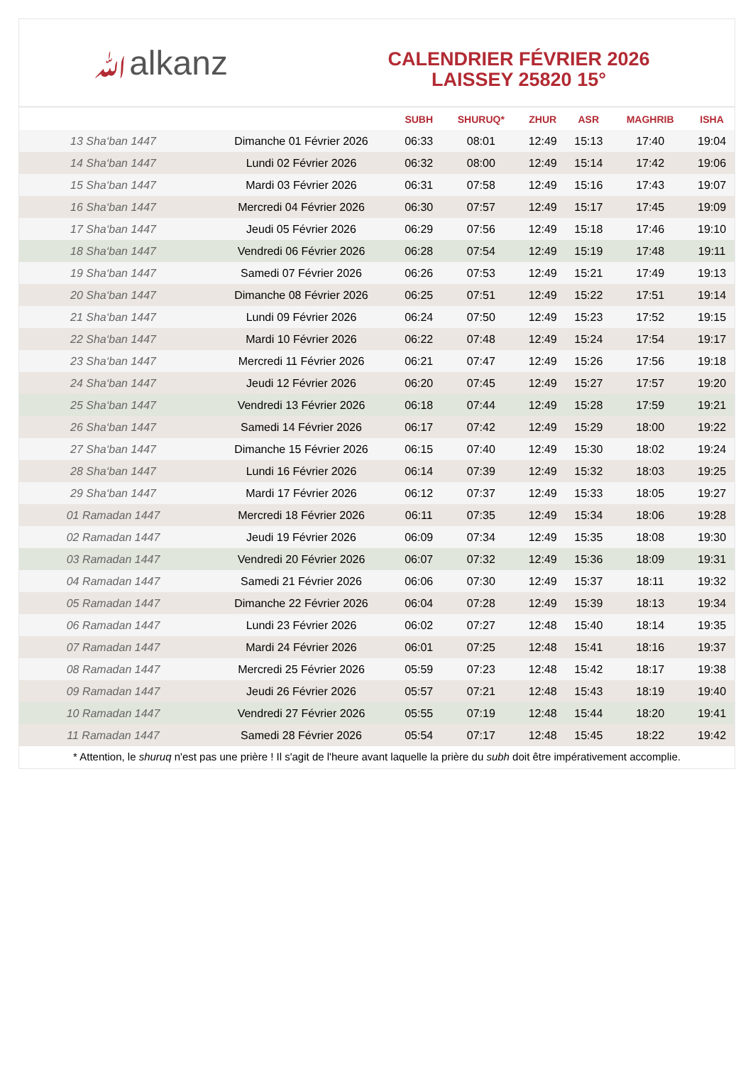ﷲalkanz
CALENDRIER FÉVRIER 2026
LAISSEY 25820 15°
| | | SUBH | SHURUQ* | ZHUR | ASR | MAGHRIB | ISHA |
| --- | --- | --- | --- | --- | --- | --- | --- |
| 13 Sha‘ban 1447 | Dimanche 01 Février 2026 | 06:33 | 08:01 | 12:49 | 15:13 | 17:40 | 19:04 |
| 14 Sha‘ban 1447 | Lundi 02 Février 2026 | 06:32 | 08:00 | 12:49 | 15:14 | 17:42 | 19:06 |
| 15 Sha‘ban 1447 | Mardi 03 Février 2026 | 06:31 | 07:58 | 12:49 | 15:16 | 17:43 | 19:07 |
| 16 Sha‘ban 1447 | Mercredi 04 Février 2026 | 06:30 | 07:57 | 12:49 | 15:17 | 17:45 | 19:09 |
| 17 Sha‘ban 1447 | Jeudi 05 Février 2026 | 06:29 | 07:56 | 12:49 | 15:18 | 17:46 | 19:10 |
| 18 Sha‘ban 1447 | Vendredi 06 Février 2026 | 06:28 | 07:54 | 12:49 | 15:19 | 17:48 | 19:11 |
| 19 Sha‘ban 1447 | Samedi 07 Février 2026 | 06:26 | 07:53 | 12:49 | 15:21 | 17:49 | 19:13 |
| 20 Sha‘ban 1447 | Dimanche 08 Février 2026 | 06:25 | 07:51 | 12:49 | 15:22 | 17:51 | 19:14 |
| 21 Sha‘ban 1447 | Lundi 09 Février 2026 | 06:24 | 07:50 | 12:49 | 15:23 | 17:52 | 19:15 |
| 22 Sha‘ban 1447 | Mardi 10 Février 2026 | 06:22 | 07:48 | 12:49 | 15:24 | 17:54 | 19:17 |
| 23 Sha‘ban 1447 | Mercredi 11 Février 2026 | 06:21 | 07:47 | 12:49 | 15:26 | 17:56 | 19:18 |
| 24 Sha‘ban 1447 | Jeudi 12 Février 2026 | 06:20 | 07:45 | 12:49 | 15:27 | 17:57 | 19:20 |
| 25 Sha‘ban 1447 | Vendredi 13 Février 2026 | 06:18 | 07:44 | 12:49 | 15:28 | 17:59 | 19:21 |
| 26 Sha‘ban 1447 | Samedi 14 Février 2026 | 06:17 | 07:42 | 12:49 | 15:29 | 18:00 | 19:22 |
| 27 Sha‘ban 1447 | Dimanche 15 Février 2026 | 06:15 | 07:40 | 12:49 | 15:30 | 18:02 | 19:24 |
| 28 Sha‘ban 1447 | Lundi 16 Février 2026 | 06:14 | 07:39 | 12:49 | 15:32 | 18:03 | 19:25 |
| 29 Sha‘ban 1447 | Mardi 17 Février 2026 | 06:12 | 07:37 | 12:49 | 15:33 | 18:05 | 19:27 |
| 01 Ramadan 1447 | Mercredi 18 Février 2026 | 06:11 | 07:35 | 12:49 | 15:34 | 18:06 | 19:28 |
| 02 Ramadan 1447 | Jeudi 19 Février 2026 | 06:09 | 07:34 | 12:49 | 15:35 | 18:08 | 19:30 |
| 03 Ramadan 1447 | Vendredi 20 Février 2026 | 06:07 | 07:32 | 12:49 | 15:36 | 18:09 | 19:31 |
| 04 Ramadan 1447 | Samedi 21 Février 2026 | 06:06 | 07:30 | 12:49 | 15:37 | 18:11 | 19:32 |
| 05 Ramadan 1447 | Dimanche 22 Février 2026 | 06:04 | 07:28 | 12:49 | 15:39 | 18:13 | 19:34 |
| 06 Ramadan 1447 | Lundi 23 Février 2026 | 06:02 | 07:27 | 12:48 | 15:40 | 18:14 | 19:35 |
| 07 Ramadan 1447 | Mardi 24 Février 2026 | 06:01 | 07:25 | 12:48 | 15:41 | 18:16 | 19:37 |
| 08 Ramadan 1447 | Mercredi 25 Février 2026 | 05:59 | 07:23 | 12:48 | 15:42 | 18:17 | 19:38 |
| 09 Ramadan 1447 | Jeudi 26 Février 2026 | 05:57 | 07:21 | 12:48 | 15:43 | 18:19 | 19:40 |
| 10 Ramadan 1447 | Vendredi 27 Février 2026 | 05:55 | 07:19 | 12:48 | 15:44 | 18:20 | 19:41 |
| 11 Ramadan 1447 | Samedi 28 Février 2026 | 05:54 | 07:17 | 12:48 | 15:45 | 18:22 | 19:42 |
* Attention, le shuruq n'est pas une prière ! Il s'agit de l'heure avant laquelle la prière du subh doit être impérativement accomplie.